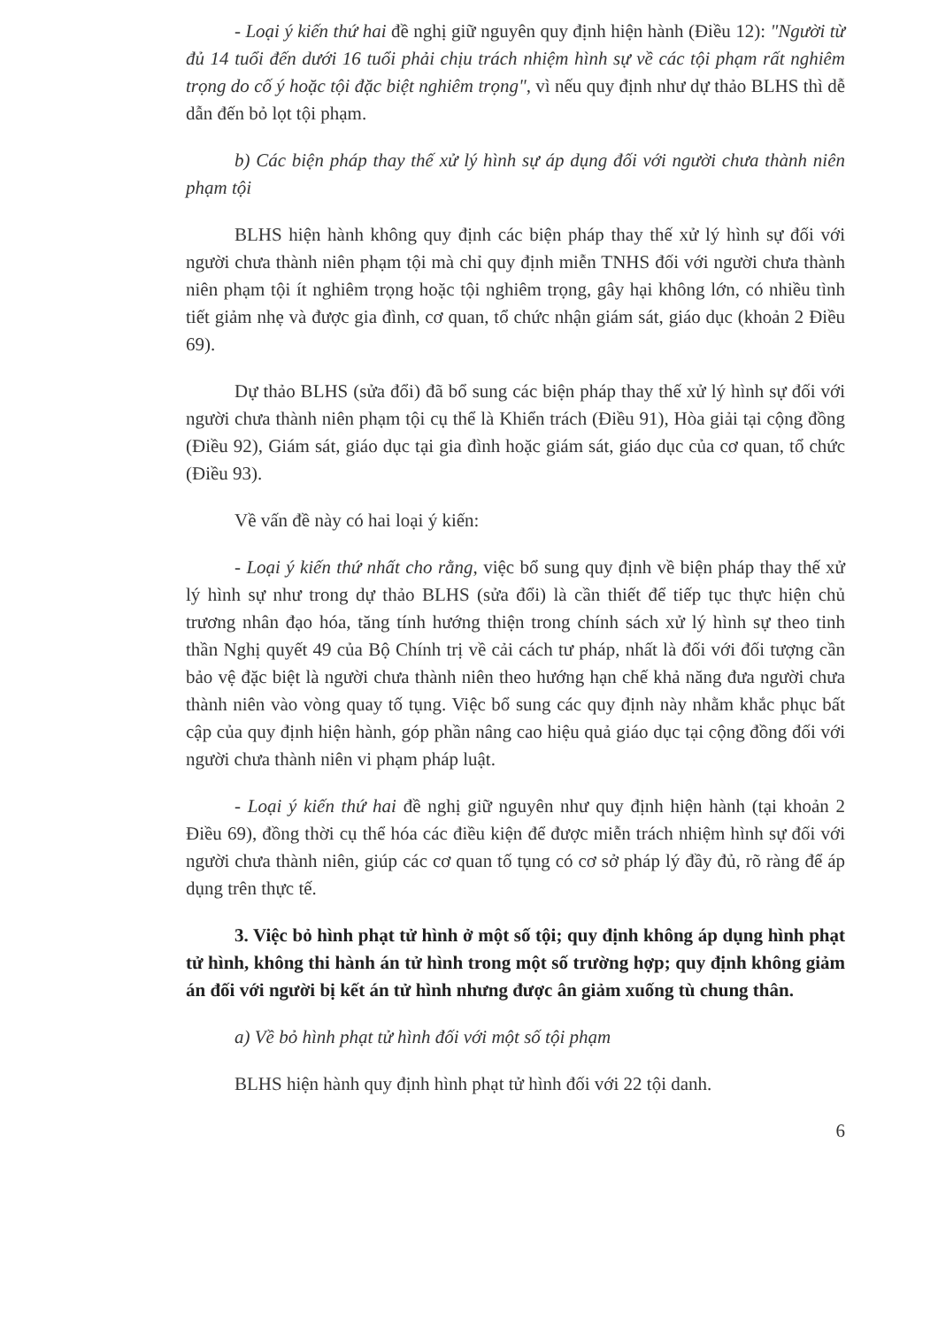- Loại ý kiến thứ hai đề nghị giữ nguyên quy định hiện hành (Điều 12): "Người từ đủ 14 tuổi đến dưới 16 tuổi phải chịu trách nhiệm hình sự về các tội phạm rất nghiêm trọng do cố ý hoặc tội đặc biệt nghiêm trọng", vì nếu quy định như dự thảo BLHS thì dễ dẫn đến bỏ lọt tội phạm.
b) Các biện pháp thay thế xử lý hình sự áp dụng đối với người chưa thành niên phạm tội
BLHS hiện hành không quy định các biện pháp thay thế xử lý hình sự đối với người chưa thành niên phạm tội mà chỉ quy định miễn TNHS đối với người chưa thành niên phạm tội ít nghiêm trọng hoặc tội nghiêm trọng, gây hại không lớn, có nhiều tình tiết giảm nhẹ và được gia đình, cơ quan, tổ chức nhận giám sát, giáo dục (khoản 2 Điều 69).
Dự thảo BLHS (sửa đổi) đã bổ sung các biện pháp thay thế xử lý hình sự đối với người chưa thành niên phạm tội cụ thể là Khiển trách (Điều 91), Hòa giải tại cộng đồng (Điều 92), Giám sát, giáo dục tại gia đình hoặc giám sát, giáo dục của cơ quan, tổ chức (Điều 93).
Về vấn đề này có hai loại ý kiến:
- Loại ý kiến thứ nhất cho rằng, việc bổ sung quy định về biện pháp thay thế xử lý hình sự như trong dự thảo BLHS (sửa đổi) là cần thiết để tiếp tục thực hiện chủ trương nhân đạo hóa, tăng tính hướng thiện trong chính sách xử lý hình sự theo tinh thần Nghị quyết 49 của Bộ Chính trị về cải cách tư pháp, nhất là đối với đối tượng cần bảo vệ đặc biệt là người chưa thành niên theo hướng hạn chế khả năng đưa người chưa thành niên vào vòng quay tố tụng. Việc bổ sung các quy định này nhằm khắc phục bất cập của quy định hiện hành, góp phần nâng cao hiệu quả giáo dục tại cộng đồng đối với người chưa thành niên vi phạm pháp luật.
- Loại ý kiến thứ hai đề nghị giữ nguyên như quy định hiện hành (tại khoản 2 Điều 69), đồng thời cụ thể hóa các điều kiện để được miễn trách nhiệm hình sự đối với người chưa thành niên, giúp các cơ quan tố tụng có cơ sở pháp lý đầy đủ, rõ ràng để áp dụng trên thực tế.
3. Việc bỏ hình phạt tử hình ở một số tội; quy định không áp dụng hình phạt tử hình, không thi hành án tử hình trong một số trường hợp; quy định không giảm án đối với người bị kết án tử hình nhưng được ân giảm xuống tù chung thân.
a) Về bỏ hình phạt tử hình đối với một số tội phạm
BLHS hiện hành quy định hình phạt tử hình đối với 22 tội danh.
6